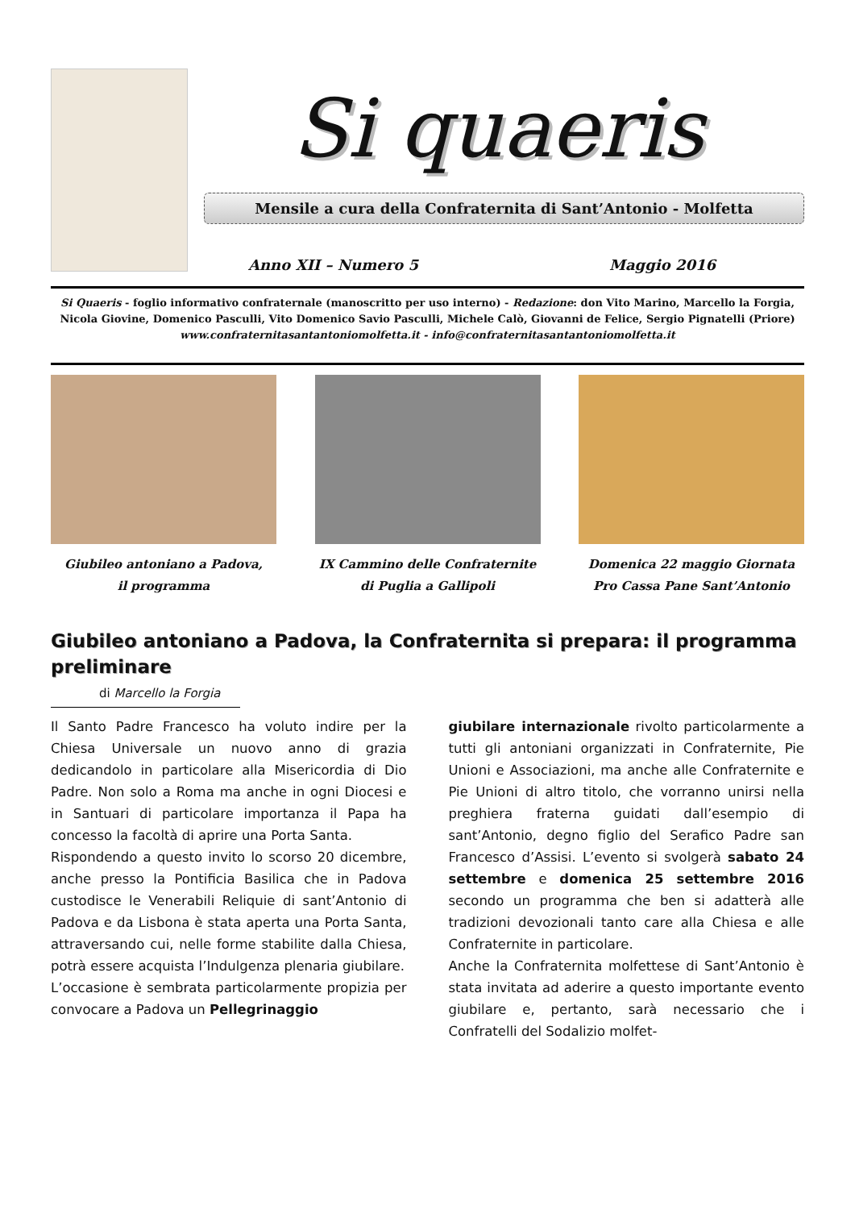Si quaeris
Mensile a cura della Confraternita di Sant’Antonio - Molfetta
Anno XII – Numero 5 Maggio 2016
Si Quaeris - foglio informativo confraternale (manoscritto per uso interno) - Redazione: don Vito Marino, Marcello la Forgia, Nicola Giovine, Domenico Pasculli, Vito Domenico Savio Pasculli, Michele Calò, Giovanni de Felice, Sergio Pignatelli (Priore)
www.confraternitasantantoniomolfetta.it - info@confraternitasantantoniomolfetta.it
Giubileo antoniano a Padova,
il programma
IX Cammino delle Confraternite
di Puglia a Gallipoli
Domenica 22 maggio Giornata
Pro Cassa Pane Sant’Antonio
Giubileo antoniano a Padova, la Confraternita si prepara: il programma preliminare
di Marcello la Forgia
Il Santo Padre Francesco ha voluto indire per la Chiesa Universale un nuovo anno di grazia dedicandolo in particolare alla Misericordia di Dio Padre. Non solo a Roma ma anche in ogni Diocesi e in Santuari di particolare importanza il Papa ha concesso la facoltà di aprire una Porta Santa.
Rispondendo a questo invito lo scorso 20 dicembre, anche presso la Pontificia Basilica che in Padova custodisce le Venerabili Reliquie di sant’Antonio di Padova e da Lisbona è stata aperta una Porta Santa, attraversando cui, nelle forme stabilite dalla Chiesa, potrà essere acquista l’Indulgenza plenaria giubilare.
L’occasione è sembrata particolarmente propizia per convocare a Padova un Pellegrinaggio
giubilare internazionale rivolto particolarmente a tutti gli antoniani organizzati in Confraternite, Pie Unioni e Associazioni, ma anche alle Confraternite e Pie Unioni di altro titolo, che vorranno unirsi nella preghiera fraterna guidati dall’esempio di sant’Antonio, degno figlio del Serafico Padre san Francesco d’Assisi. L’evento si svolgerà sabato 24 settembre e domenica 25 settembre 2016 secondo un programma che ben si adatterà alle tradizioni devozionali tanto care alla Chiesa e alle Confraternite in particolare.
Anche la Confraternita molfettese di Sant’Antonio è stata invitata ad aderire a questo importante evento giubilare e, pertanto, sarà necessario che i Confratelli del Sodalizio molfet-